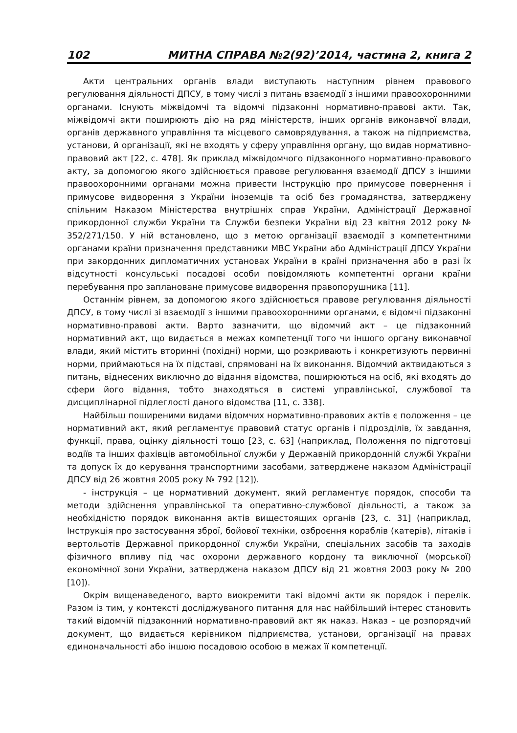102 МИТНА СПРАВА №2(92)’2014, частина 2, книга 2
Акти центральних органів влади виступають наступним рівнем правового регулювання діяльності ДПСУ, в тому числі з питань взаємодії з іншими правоохоронними органами. Існують міжвідомчі та відомчі підзаконні нормативно-правові акти. Так, міжвідомчі акти поширюють дію на ряд міністерств, інших органів виконавчої влади, органів державного управління та місцевого самоврядування, а також на підприємства, установи, й організації, які не входять у сферу управління органу, що видав нормативно-правовий акт [22, с. 478]. Як приклад міжвідомчого підзаконного нормативно-правового акту, за допомогою якого здійснюється правове регулювання взаємодії ДПСУ з іншими правоохоронними органами можна привести Інструкцію про примусове повернення і примусове видворення з України іноземців та осіб без громадянства, затверджену спільним Наказом Міністерства внутрішніх справ України, Адміністрації Державної прикордонної служби України та Служби безпеки України від 23 квітня 2012 року № 352/271/150. У ній встановлено, що з метою організації взаємодії з компетентними органами країни призначення представники МВС України або Адміністрації ДПСУ України при закордонних дипломатичних установах України в країні призначення або в разі їх відсутності консульські посадові особи повідомляють компетентні органи країни перебування про заплановане примусове видворення правопорушника [11].
Останнім рівнем, за допомогою якого здійснюється правове регулювання діяльності ДПСУ, в тому числі зі взаємодії з іншими правоохоронними органами, є відомчі підзаконні нормативно-правові акти. Варто зазначити, що відомчий акт – це підзаконний нормативний акт, що видається в межах компетенції того чи іншого органу виконавчої влади, який містить вторинні (похідні) норми, що розкривають і конкретизують первинні норми, приймаються на їх підставі, спрямовані на їх виконання. Відомчий актвидаються з питань, віднесених виключно до відання відомства, поширюються на осіб, які входять до сфери його відання, тобто знаходяться в системі управлінської, службової та дисциплінарної підлеглості даного відомства [11, с. 338].
Найбільш поширеними видами відомчих нормативно-правових актів є положення – це нормативний акт, який регламентує правовий статус органів і підрозділів, їх завдання, функції, права, оцінку діяльності тощо [23, с. 63] (наприклад, Положення по підготовці водіїв та інших фахівців автомобільної служби у Державній прикордонній службі України та допуск їх до керування транспортними засобами, затверджене наказом Адміністрації ДПСУ від 26 жовтня 2005 року № 792 [12]).
- інструкція – це нормативний документ, який регламентує порядок, способи та методи здійснення управлінської та оперативно-службової діяльності, а також за необхідністю порядок виконання актів вищестоящих органів [23, с. 31] (наприклад, Інструкція про застосування зброї, бойової техніки, озброєння кораблів (катерів), літаків і вертольотів Державної прикордонної служби України, спеціальних засобів та заходів фізичного впливу під час охорони державного кордону та виключної (морської) економічної зони України, затверджена наказом ДПСУ від 21 жовтня 2003 року № 200 [10]).
Окрім вищенаведеного, варто виокремити такі відомчі акти як порядок і перелік. Разом із тим, у контексті досліджуваного питання для нас найбільший інтерес становить такий відомчій підзаконний нормативно-правовий акт як наказ. Наказ – це розпорядчий документ, що видається керівником підприємства, установи, організації на правах єдиноначальності або іншою посадовою особою в межах її компетенції.